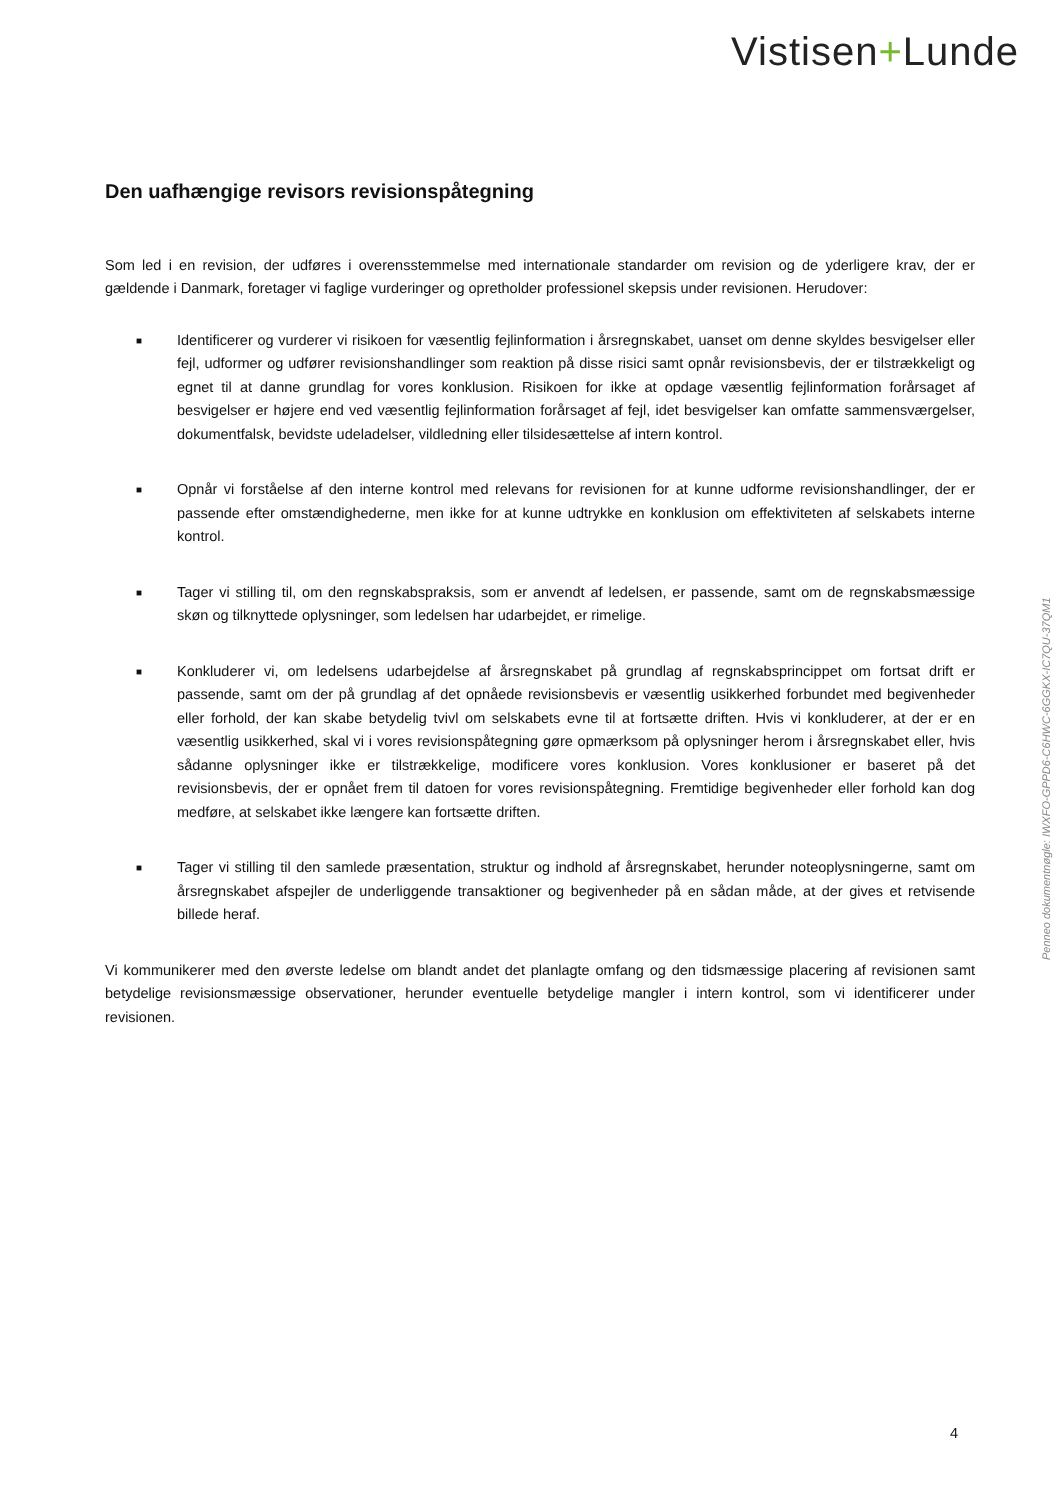Vistisen+Lunde
Den uafhængige revisors revisionspåtegning
Som led i en revision, der udføres i overensstemmelse med internationale standarder om revision og de yderligere krav, der er gældende i Danmark, foretager vi faglige vurderinger og opretholder professionel skepsis under revisionen. Herudover:
■
Identificerer og vurderer vi risikoen for væsentlig fejlinformation i årsregnskabet, uanset om denne skyldes besvigelser eller fejl, udformer og udfører revisionshandlinger som reaktion på disse risici samt opnår revisionsbevis, der er tilstrækkeligt og egnet til at danne grundlag for vores konklusion. Risikoen for ikke at opdage væsentlig fejlinformation forårsaget af besvigelser er højere end ved væsentlig fejlinformation forårsaget af fejl, idet besvigelser kan omfatte sammensværgelser, dokumentfalsk, bevidste udeladelser, vildledning eller tilsidesættelse af intern kontrol.
■
Opnår vi forståelse af den interne kontrol med relevans for revisionen for at kunne udforme revisionshandlinger, der er passende efter omstændighederne, men ikke for at kunne udtrykke en konklusion om effektiviteten af selskabets interne kontrol.
■
Tager vi stilling til, om den regnskabspraksis, som er anvendt af ledelsen, er passende, samt om de regnskabsmæssige skøn og tilknyttede oplysninger, som ledelsen har udarbejdet, er rimelige.
■
Konkluderer vi, om ledelsens udarbejdelse af årsregnskabet på grundlag af regnskabsprincippet om fortsat drift er passende, samt om der på grundlag af det opnåede revisionsbevis er væsentlig usikkerhed forbundet med begivenheder eller forhold, der kan skabe betydelig tvivl om selskabets evne til at fortsætte driften. Hvis vi konkluderer, at der er en væsentlig usikkerhed, skal vi i vores revisionspåtegning gøre opmærksom på oplysninger herom i årsregnskabet eller, hvis sådanne oplysninger ikke er tilstrækkelige, modificere vores konklusion. Vores konklusioner er baseret på det revisionsbevis, der er opnået frem til datoen for vores revisionspåtegning. Fremtidige begivenheder eller forhold kan dog medføre, at selskabet ikke længere kan fortsætte driften.
■
Tager vi stilling til den samlede præsentation, struktur og indhold af årsregnskabet, herunder noteoplysningerne, samt om årsregnskabet afspejler de underliggende transaktioner og begivenheder på en sådan måde, at der gives et retvisende billede heraf.
Vi kommunikerer med den øverste ledelse om blandt andet det planlagte omfang og den tidsmæssige placering af revisionen samt betydelige revisionsmæssige observationer, herunder eventuelle betydelige mangler i intern kontrol, som vi identificerer under revisionen.
Penneo dokumentnøgle: IWXFO-GPPD6-C6HWC-6GGKX-IC7QU-37QM1
4